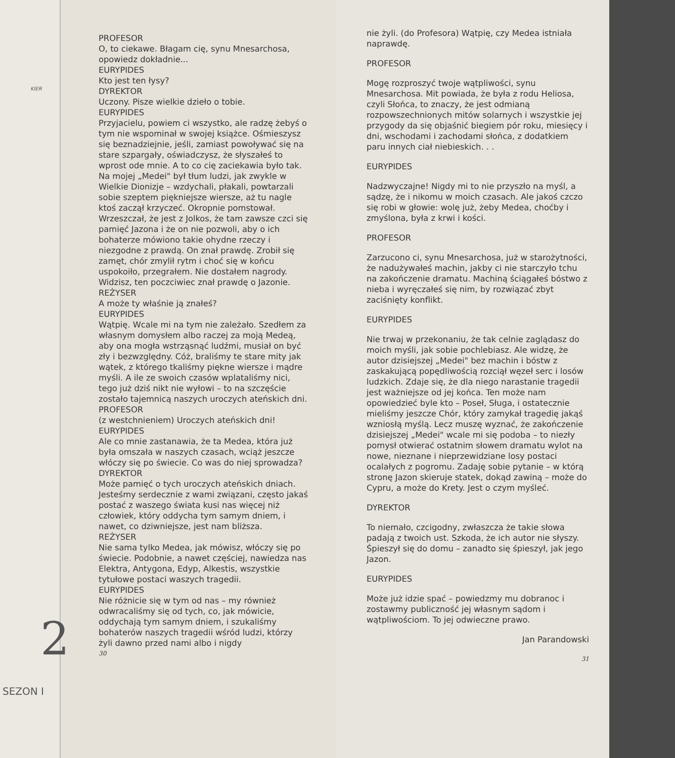KIER
2
SEZON I
PROFESOR
O, to ciekawe. Błagam cię, synu Mnesarchosa, opowiedz dokładnie...
EURYPIDES
Kto jest ten łysy?
DYREKTOR
Uczony. Pisze wielkie dzieło o tobie.
EURYPIDES
Przyjacielu, powiem ci wszystko, ale radzę żebyś o tym nie wspominał w swojej książce. Ośmieszysz się beznadziejnie, jeśli, zamiast powoływać się na stare szpargały, oświadczysz, że słyszałeś to wprost ode mnie. A to co cię zaciekawia było tak. Na mojej „Medei" był tłum ludzi, jak zwykle w Wielkie Dionizje – wzdychali, płakali, powtarzali sobie szeptem piękniejsze wiersze, aż tu nagle ktoś zaczął krzyczeć. Okropnie pomstował. Wrzeszczał, że jest z Jolkos, że tam zawsze czci się pamięć Jazona i że on nie pozwoli, aby o ich bohaterze mówiono takie ohydne rzeczy i niezgodne z prawdą. On znał prawdę. Zrobił się zamęt, chór zmylił rytm i choć się w końcu uspokoiło, przegrałem. Nie dostałem nagrody. Widzisz, ten poczciwiec znał prawdę o Jazonie.
REŻYSER
A może ty właśnie ją znałeś?
EURYPIDES
Wątpię. Wcale mi na tym nie zależało. Szedłem za własnym domysłem albo raczej za moją Medeą, aby ona mogła wstrząsnąć ludźmi, musiał on być zły i bezwzględny. Cóż, braliśmy te stare mity jak wątek, z którego tkaliśmy piękne wiersze i mądre myśli. A ile ze swoich czasów wplataliśmy nici, tego już dziś nikt nie wyłowi – to na szczęście zostało tajemnicą naszych uroczych ateńskich dni.
PROFESOR
(z westchnieniem) Uroczych ateńskich dni!
EURYPIDES
Ale co mnie zastanawia, że ta Medea, która już była omszała w naszych czasach, wciąż jeszcze włóczy się po świecie. Co was do niej sprowadza?
DYREKTOR
Może pamięć o tych uroczych ateńskich dniach. Jesteśmy serdecznie z wami związani, często jakaś postać z waszego świata kusi nas więcej niż człowiek, który oddycha tym samym dniem, i nawet, co dziwniejsze, jest nam bliższa.
REŻYSER
Nie sama tylko Medea, jak mówisz, włóczy się po świecie. Podobnie, a nawet częściej, nawiedza nas Elektra, Antygona, Edyp, Alkestis, wszystkie tytułowe postaci waszych tragedii.
EURYPIDES
Nie różnicie się w tym od nas – my również odwracaliśmy się od tych, co, jak mówicie, oddychają tym samym dniem, i szukaliśmy bohaterów naszych tragedii wśród ludzi, którzy żyli dawno przed nami albo i nigdy
30
nie żyli. (do Profesora) Wątpię, czy Medea istniała naprawdę.
PROFESOR
Mogę rozproszyć twoje wątpliwości, synu Mnesarchosa. Mit powiada, że była z rodu Heliosa, czyli Słońca, to znaczy, że jest odmianą rozpowszechnionych mitów solarnych i wszystkie jej przygody da się objaśnić biegiem pór roku, miesięcy i dni, wschodami i zachodami słońca, z dodatkiem paru innych ciał niebieskich. . .
EURYPIDES
Nadzwyczajne! Nigdy mi to nie przyszło na myśl, a sądzę, że i nikomu w moich czasach. Ale jakoś czczo się robi w głowie: wolę już, żeby Medea, choćby i zmyślona, była z krwi i kości.
PROFESOR
Zarzucono ci, synu Mnesarchosa, już w starożytności, że nadużywałeś machin, jakby ci nie starczyło tchu na zakończenie dramatu. Machiną ściągałeś bóstwo z nieba i wyręczałeś się nim, by rozwiązać zbyt zaciśnięty konflikt.
EURYPIDES
Nie trwaj w przekonaniu, że tak celnie zaglądasz do moich myśli, jak sobie pochlebiasz. Ale widzę, że autor dzisiejszej „Medei" bez machin i bóstw z zaskakującą popędliwością rozciął węzeł serc i losów ludzkich. Zdaje się, że dla niego narastanie tragedii jest ważniejsze od jej końca. Ten może nam opowiedzieć byle kto – Poseł, Sługa, i ostatecznie mieliśmy jeszcze Chór, który zamykał tragedię jakąś wzniosłą myślą. Lecz muszę wyznać, że zakończenie dzisiejszej „Medei" wcale mi się podoba – to niezły pomysł otwierać ostatnim słowem dramatu wylot na nowe, nieznane i nieprzewidziane losy postaci ocalałych z pogromu. Zadaję sobie pytanie – w którą stronę Jazon skieruje statek, dokąd zawiną – może do Cypru, a może do Krety. Jest o czym myśleć.
DYREKTOR
To niemało, czcigodny, zwłaszcza że takie słowa padają z twoich ust. Szkoda, że ich autor nie słyszy. Śpieszył się do domu – zanadto się śpieszył, jak jego Jazon.
EURYPIDES
Może już idzie spać – powiedzmy mu dobranoc i zostawmy publiczność jej własnym sądom i wątpliwościom. To jej odwieczne prawo.
Jan Parandowski
31